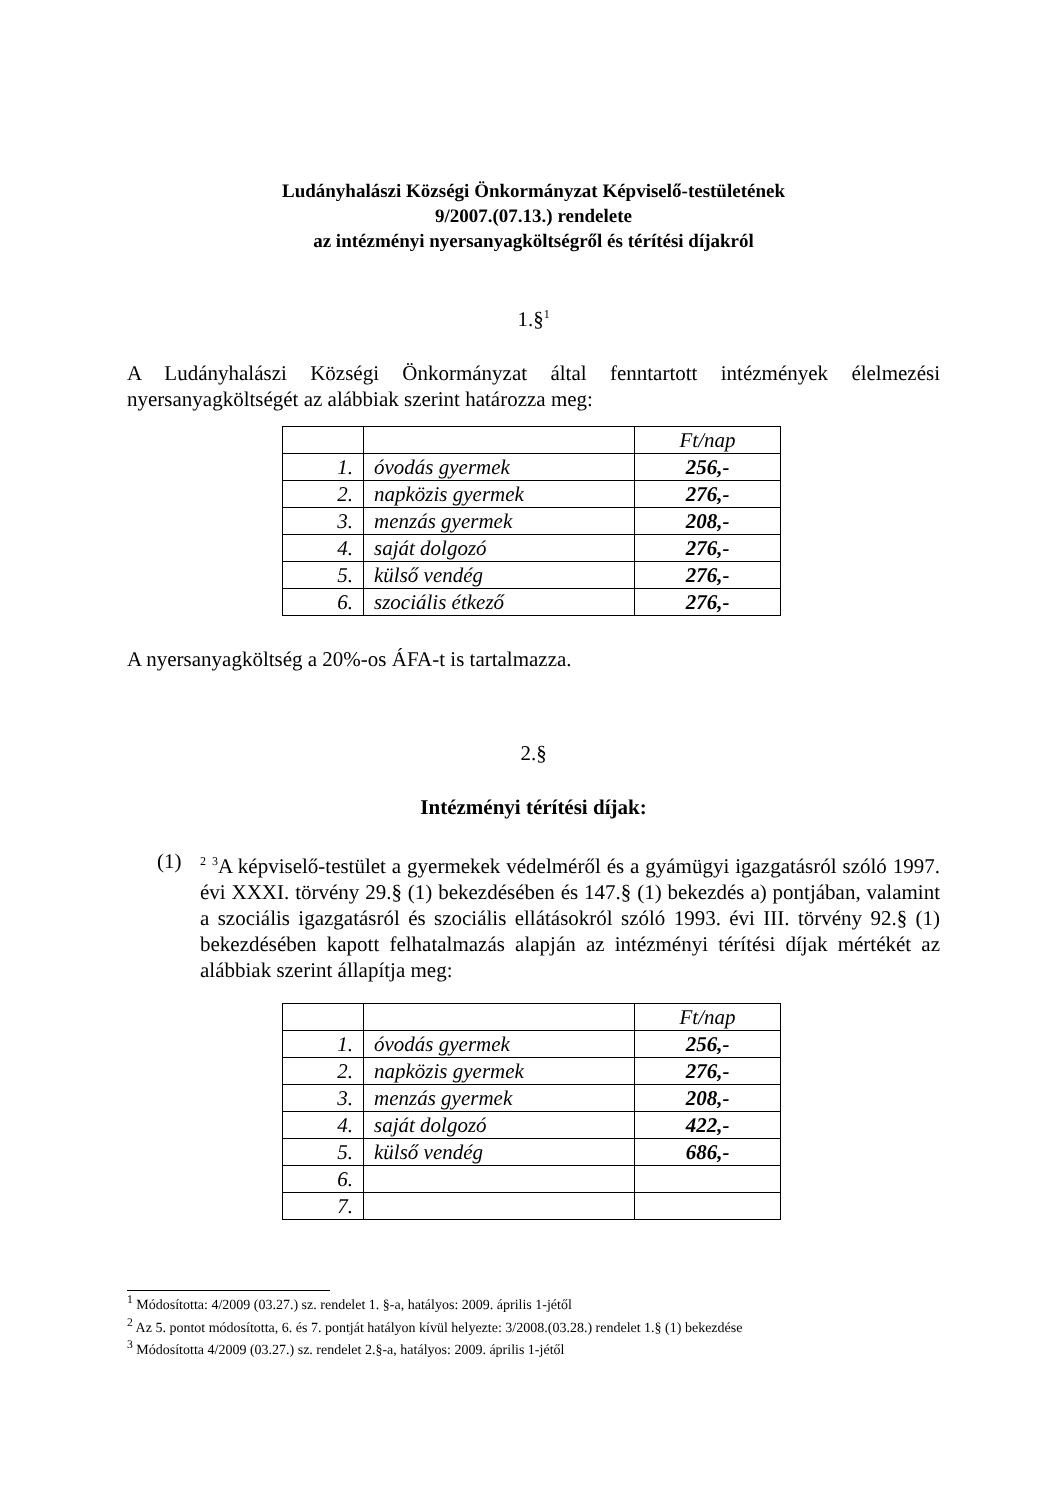Ludányhalászi Községi Önkormányzat Képviselő-testületének
9/2007.(07.13.) rendelete
az intézményi nyersanyagköltségről és térítési díjakról
1.§<sup>1</sup>
A Ludányhalászi Községi Önkormányzat által fenntartott intézmények élelmezési nyersanyagköltségét az alábbiak szerint határozza meg:
| | | Ft/nap |
| 1. | óvodás gyermek | 256,- |
| 2. | napközis gyermek | 276,- |
| 3. | menzás gyermek | 208,- |
| 4. | saját dolgozó | 276,- |
| 5. | külső vendég | 276,- |
| 6. | szociális étkező | 276,- |
A nyersanyagköltség a 20%-os ÁFA-t is tartalmazza.
2.§
Intézményi térítési díjak:
(1)
<sup>2</sup> <sup>3</sup>A képviselő-testület a gyermekek védelméről és a gyámügyi igazgatásról szóló 1997. évi XXXI. törvény 29.§ (1) bekezdésében és 147.§ (1) bekezdés a) pontjában, valamint a szociális igazgatásról és szociális ellátásokról szóló 1993. évi III. törvény 92.§ (1) bekezdésében kapott felhatalmazás alapján az intézményi térítési díjak mértékét az alábbiak szerint állapítja meg:
| | | Ft/nap |
| 1. | óvodás gyermek | 256,- |
| 2. | napközis gyermek | 276,- |
| 3. | menzás gyermek | 208,- |
| 4. | saját dolgozó | 422,- |
| 5. | külső vendég | 686,- |
| 6. | | |
| 7. | | |
<sup>1</sup> Módosította: 4/2009 (03.27.) sz. rendelet 1. §-a, hatályos: 2009. április 1-jétől
<sup>2</sup> Az 5. pontot módosította, 6. és 7. pontját hatályon kívül helyezte: 3/2008.(03.28.) rendelet 1.§ (1) bekezdése
<sup>3</sup> Módosította 4/2009 (03.27.) sz. rendelet 2.§-a, hatályos: 2009. április 1-jétől